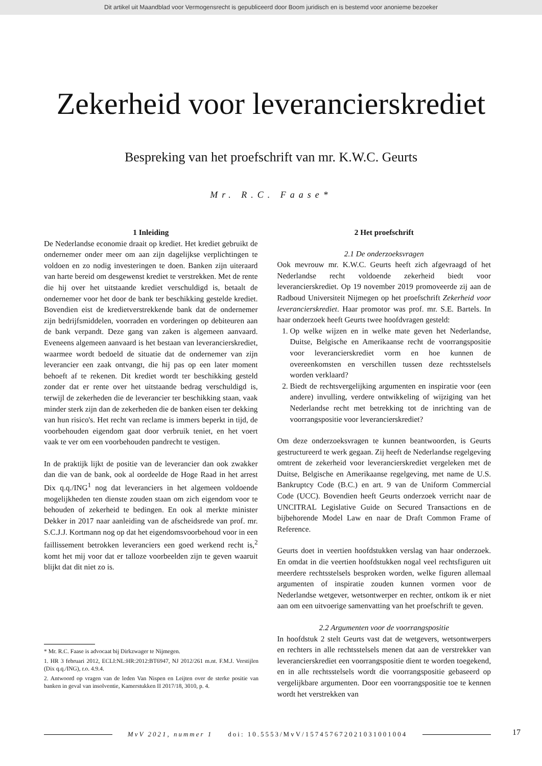Dit artikel uit Maandblad voor Vermogensrecht is gepubliceerd door Boom juridisch en is bestemd voor anonieme bezoeker
Zekerheid voor leverancierskrediet
Bespreking van het proefschrift van mr. K.W.C. Geurts
Mr. R.C. Faase*
1 Inleiding
De Nederlandse economie draait op krediet. Het krediet gebruikt de ondernemer onder meer om aan zijn dagelijkse verplichtingen te voldoen en zo nodig investeringen te doen. Banken zijn uiteraard van harte bereid om desgewenst krediet te verstrekken. Met de rente die hij over het uitstaande krediet verschuldigd is, betaalt de ondernemer voor het door de bank ter beschikking gestelde krediet. Bovendien eist de kredietverstrekkende bank dat de ondernemer zijn bedrijfsmiddelen, voorraden en vorderingen op debiteuren aan de bank verpandt. Deze gang van zaken is algemeen aanvaard. Eveneens algemeen aanvaard is het bestaan van leverancierskrediet, waarmee wordt bedoeld de situatie dat de ondernemer van zijn leverancier een zaak ontvangt, die hij pas op een later moment behoeft af te rekenen. Dit krediet wordt ter beschikking gesteld zonder dat er rente over het uitstaande bedrag verschuldigd is, terwijl de zekerheden die de leverancier ter beschikking staan, vaak minder sterk zijn dan de zekerheden die de banken eisen ter dekking van hun risico's. Het recht van reclame is immers beperkt in tijd, de voorbehouden eigendom gaat door verbruik teniet, en het voert vaak te ver om een voorbehouden pandrecht te vestigen.
In de praktijk lijkt de positie van de leverancier dan ook zwakker dan die van de bank, ook al oordeelde de Hoge Raad in het arrest Dix q.q./ING<sup>1</sup> nog dat leveranciers in het algemeen voldoende mogelijkheden ten dienste zouden staan om zich eigendom voor te behouden of zekerheid te bedingen. En ook al merkte minister Dekker in 2017 naar aanleiding van de afscheidsrede van prof. mr. S.C.J.J. Kortmann nog op dat het eigendomsvoorbehoud voor in een faillissement betrokken leveranciers een goed werkend recht is,<sup>2</sup> komt het mij voor dat er talloze voorbeelden zijn te geven waaruit blijkt dat dit niet zo is.
* Mr. R.C. Faase is advocaat bij Dirkzwager te Nijmegen.
1. HR 3 februari 2012, ECLI:NL:HR:2012:BT6947, NJ 2012/261 m.nt. F.M.J. Verstijlen (Dix q.q./ING), r.o. 4.9.4.
2. Antwoord op vragen van de leden Van Nispen en Leijten over de sterke positie van banken in geval van insolventie, Kamerstukken II 2017/18, 3010, p. 4.
2 Het proefschrift
2.1 De onderzoeksvragen
Ook mevrouw mr. K.W.C. Geurts heeft zich afgevraagd of het Nederlandse recht voldoende zekerheid biedt voor leverancierskrediet. Op 19 november 2019 promoveerde zij aan de Radboud Universiteit Nijmegen op het proefschrift Zekerheid voor leverancierskrediet. Haar promotor was prof. mr. S.E. Bartels. In haar onderzoek heeft Geurts twee hoofdvragen gesteld:
1. Op welke wijzen en in welke mate geven het Nederlandse, Duitse, Belgische en Amerikaanse recht de voorrangspositie voor leverancierskrediet vorm en hoe kunnen de overeenkomsten en verschillen tussen deze rechtsstelsels worden verklaard?
2. Biedt de rechtsvergelijking argumenten en inspiratie voor (een andere) invulling, verdere ontwikkeling of wijziging van het Nederlandse recht met betrekking tot de inrichting van de voorrangspositie voor leverancierskrediet?
Om deze onderzoeksvragen te kunnen beantwoorden, is Geurts gestructureerd te werk gegaan. Zij heeft de Nederlandse regelgeving omtrent de zekerheid voor leverancierskrediet vergeleken met de Duitse, Belgische en Amerikaanse regelgeving, met name de U.S. Bankruptcy Code (B.C.) en art. 9 van de Uniform Commercial Code (UCC). Bovendien heeft Geurts onderzoek verricht naar de UNCITRAL Legislative Guide on Secured Transactions en de bijbehorende Model Law en naar de Draft Common Frame of Reference.
Geurts doet in veertien hoofdstukken verslag van haar onderzoek. En omdat in die veertien hoofdstukken nogal veel rechtsfiguren uit meerdere rechtsstelsels besproken worden, welke figuren allemaal argumenten of inspiratie zouden kunnen vormen voor de Nederlandse wetgever, wetsontwerper en rechter, ontkom ik er niet aan om een uitvoerige samenvatting van het proefschrift te geven.
2.2 Argumenten voor de voorrangspositie
In hoofdstuk 2 stelt Geurts vast dat de wetgevers, wetsontwerpers en rechters in alle rechtsstelsels menen dat aan de verstrekker van leverancierskrediet een voorrangspositie dient te worden toegekend, en in alle rechtsstelsels wordt die voorrangspositie gebaseerd op vergelijkbare argumenten. Door een voorrangspositie toe te kennen wordt het verstrekken van
MvV 2021, nummer 1 doi: 10.5553/MvV/157457672021031001004
17